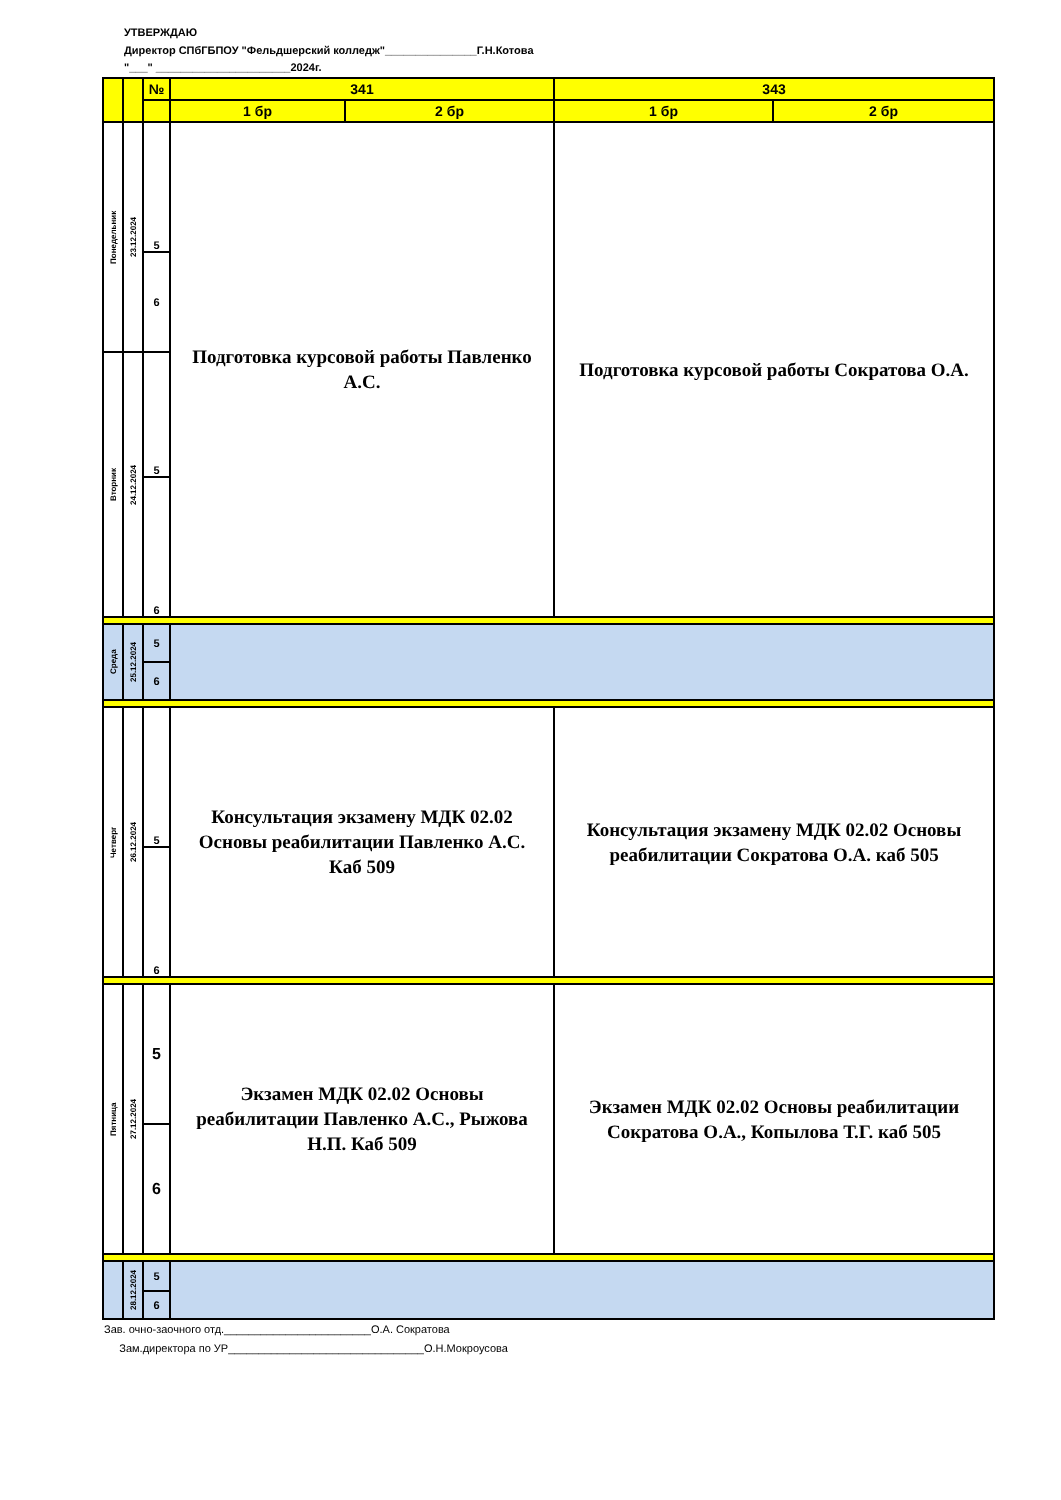УТВЕРЖДАЮ
Директор СПбГБПОУ "Фельдшерский колледж"_______________Г.Н.Котова
"___" ______________________2024г.
| | | № | 341 | | 343 | |
| --- | --- | --- | --- | --- | --- | --- |
| | | | 1 бр | 2 бр | 1 бр | 2 бр |
| Понедельник | 23.12.2024 | 5 | Подготовка курсовой работы Павленко А.С. | | Подготовка курсовой работы Сократова О.А. | |
| | | 6 | | | | |
| Вторник | 24.12.2024 | 5 | | | | |
| | | 6 | | | | |
| Среда | 25.12.2024 | 5 | | | | |
| | | 6 | | | | |
| Четверг | 26.12.2024 | 5 | Консультация экзамену МДК 02.02 Основы реабилитации Павленко А.С. Каб 509 | | Консультация экзамену МДК 02.02 Основы реабилитации Сократова О.А. каб 505 | |
| | | 6 | | | | |
| Пятница | 27.12.2024 | 5 | Экзамен МДК 02.02 Основы реабилитации Павленко А.С., Рыжова Н.П. Каб 509 | | Экзамен МДК 02.02 Основы реабилитации Сократова О.А., Копылова Т.Г. каб 505 | |
| | | 6 | | | | |
| | 28.12.2024 | 5 | | | | |
| | | 6 | | | | |
Зав. очно-заочного отд.________________________О.А. Сократова
Зам.директора по УР________________________________О.Н.Мокроусова